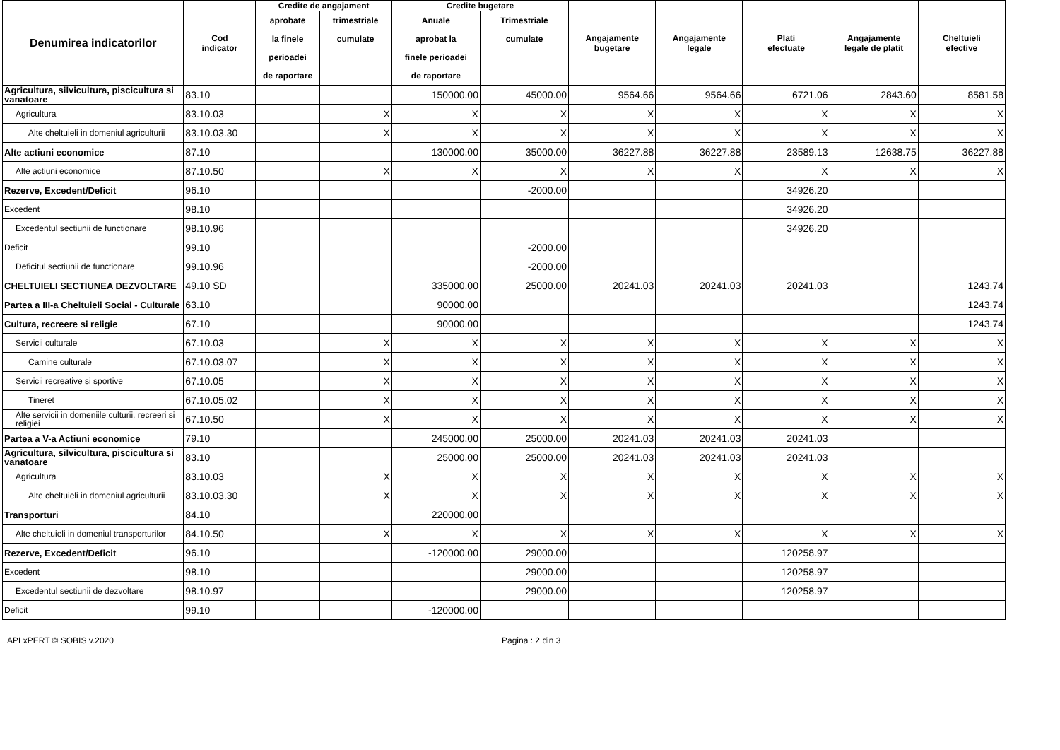| Denumirea indicatorilor | Cod indicator | Credite de angajament | | Credite bugetare | | Angajamente bugetare | Angajamente legale | Plati efectuate | Angajamente legale de platit | Cheltuieli efective |
| --- | --- | --- | --- | --- | --- | --- | --- | --- | --- | --- |
| | | aprobate la finele perioadei de raportare | trimestriale cumulate | Anuale aprobat la finele perioadei de raportare | Trimestriale cumulate | | | | | |
| Agricultura, silvicultura, piscicultura si vanatoare | 83.10 | | | 150000.00 | 45000.00 | 9564.66 | 9564.66 | 6721.06 | 2843.60 | 8581.58 |
| Agricultura | 83.10.03 | | X | X | X | X | X | X | X | X |
| Alte cheltuieli in domeniul agriculturii | 83.10.03.30 | | X | X | X | X | X | X | X | X |
| Alte actiuni economice | 87.10 | | | 130000.00 | 35000.00 | 36227.88 | 36227.88 | 23589.13 | 12638.75 | 36227.88 |
| Alte actiuni economice | 87.10.50 | | X | X | X | X | X | X | X | X |
| Rezerve, Excedent/Deficit | 96.10 | | | | -2000.00 | | | 34926.20 | | |
| Excedent | 98.10 | | | | | | | 34926.20 | | |
| Excedentul sectiunii de functionare | 98.10.96 | | | | | | | 34926.20 | | |
| Deficit | 99.10 | | | | -2000.00 | | | | | |
| Deficitul sectiunii de functionare | 99.10.96 | | | | -2000.00 | | | | | |
| CHELTUIELI SECTIUNEA DEZVOLTARE | 49.10 SD | | | 335000.00 | 25000.00 | 20241.03 | 20241.03 | 20241.03 | | 1243.74 |
| Partea a III-a Cheltuieli Social - Culturale | 63.10 | | | 90000.00 | | | | | | 1243.74 |
| Cultura, recreere si religie | 67.10 | | | 90000.00 | | | | | | 1243.74 |
| Servicii culturale | 67.10.03 | | X | X | X | X | X | X | X | X |
| Camine culturale | 67.10.03.07 | | X | X | X | X | X | X | X | X |
| Servicii recreative si sportive | 67.10.05 | | X | X | X | X | X | X | X | X |
| Tineret | 67.10.05.02 | | X | X | X | X | X | X | X | X |
| Alte servicii in domeniile culturii, recreeri si religiei | 67.10.50 | | X | X | X | X | X | X | X | X |
| Partea a V-a Actiuni economice | 79.10 | | | 245000.00 | 25000.00 | 20241.03 | 20241.03 | 20241.03 | | |
| Agricultura, silvicultura, piscicultura si vanatoare | 83.10 | | | 25000.00 | 25000.00 | 20241.03 | 20241.03 | 20241.03 | | |
| Agricultura | 83.10.03 | | X | X | X | X | X | X | X | X |
| Alte cheltuieli in domeniul agriculturii | 83.10.03.30 | | X | X | X | X | X | X | X | X |
| Transporturi | 84.10 | | | 220000.00 | | | | | | |
| Alte cheltuieli in domeniul transporturilor | 84.10.50 | | X | X | X | X | X | X | X | X |
| Rezerve, Excedent/Deficit | 96.10 | | | -120000.00 | 29000.00 | | | 120258.97 | | |
| Excedent | 98.10 | | | | 29000.00 | | | 120258.97 | | |
| Excedentul sectiunii de dezvoltare | 98.10.97 | | | | 29000.00 | | | 120258.97 | | |
| Deficit | 99.10 | | | -120000.00 | | | | | | |
APLxPERT © SOBIS v.2020 Pagina : 2 din 3